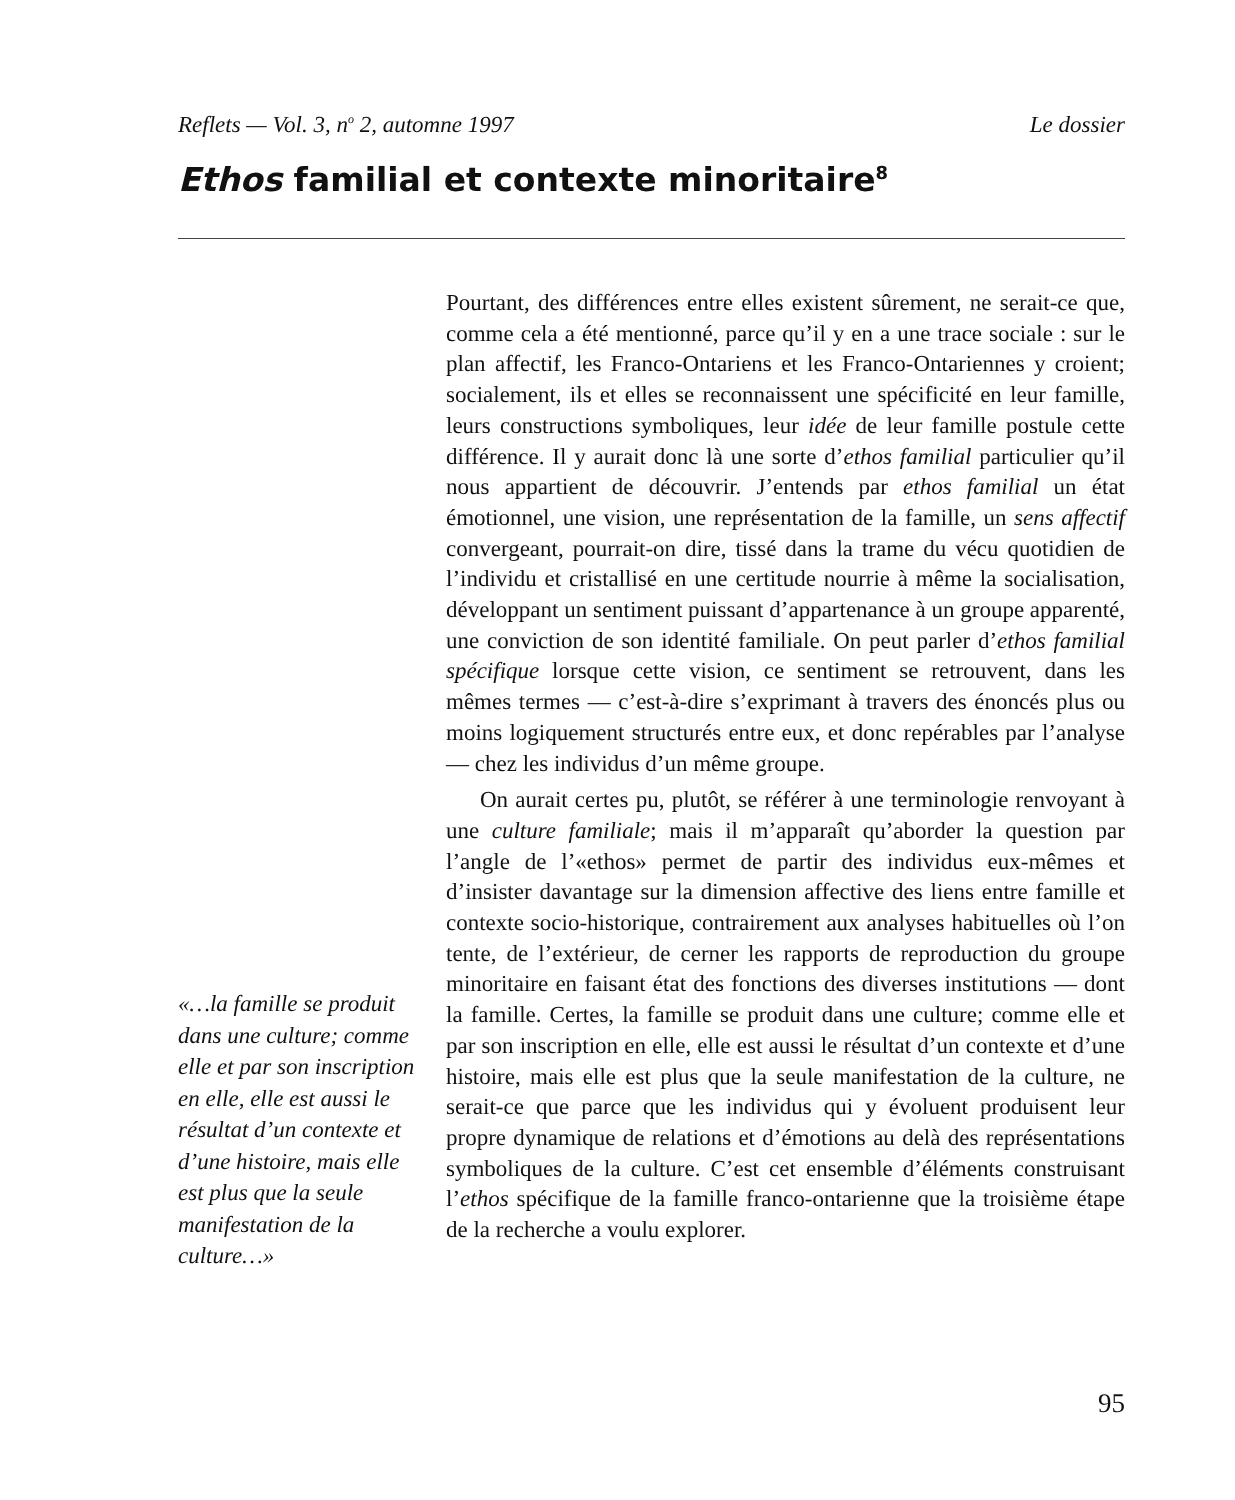Reflets — Vol. 3, n<sup>o</sup> 2, automne 1997 Le dossier
Ethos familial et contexte minoritaire<sup>8</sup>
Pourtant, des différences entre elles existent sûrement, ne serait-ce que, comme cela a été mentionné, parce qu’il y en a une trace sociale : sur le plan affectif, les Franco-Ontariens et les Franco-Ontariennes y croient; socialement, ils et elles se reconnaissent une spécificité en leur famille, leurs constructions symboliques, leur idée de leur famille postule cette différence. Il y aurait donc là une sorte d’ethos familial particulier qu’il nous appartient de découvrir. J’entends par ethos familial un état émotionnel, une vision, une représentation de la famille, un sens affectif convergeant, pourrait-on dire, tissé dans la trame du vécu quotidien de l’individu et cristallisé en une certitude nourrie à même la socialisation, développant un sentiment puissant d’appartenance à un groupe apparenté, une conviction de son identité familiale. On peut parler d’ethos familial spécifique lorsque cette vision, ce sentiment se retrouvent, dans les mêmes termes — c’est-à-dire s’exprimant à travers des énoncés plus ou moins logiquement structurés entre eux, et donc repérables par l’analyse — chez les individus d’un même groupe.
On aurait certes pu, plutôt, se référer à une terminologie renvoyant à une culture familiale; mais il m’apparaît qu’aborder la question par l’angle de l’«ethos» permet de partir des individus eux-mêmes et d’insister davantage sur la dimension affective des liens entre famille et contexte socio-historique, contrairement aux analyses habituelles où l’on tente, de l’extérieur, de cerner les rapports de reproduction du groupe minoritaire en faisant état des fonctions des diverses institutions — dont la famille. Certes, la famille se produit dans une culture; comme elle et par son inscription en elle, elle est aussi le résultat d’un contexte et d’une histoire, mais elle est plus que la seule manifestation de la culture, ne serait-ce que parce que les individus qui y évoluent produisent leur propre dynamique de relations et d’émotions au delà des représentations symboliques de la culture. C’est cet ensemble d’éléments construisant l’ethos spécifique de la famille franco-ontarienne que la troisième étape de la recherche a voulu explorer.
«…la famille se produit dans une culture; comme elle et par son inscription en elle, elle est aussi le résultat d’un contexte et d’une histoire, mais elle est plus que la seule manifestation de la culture…»
95